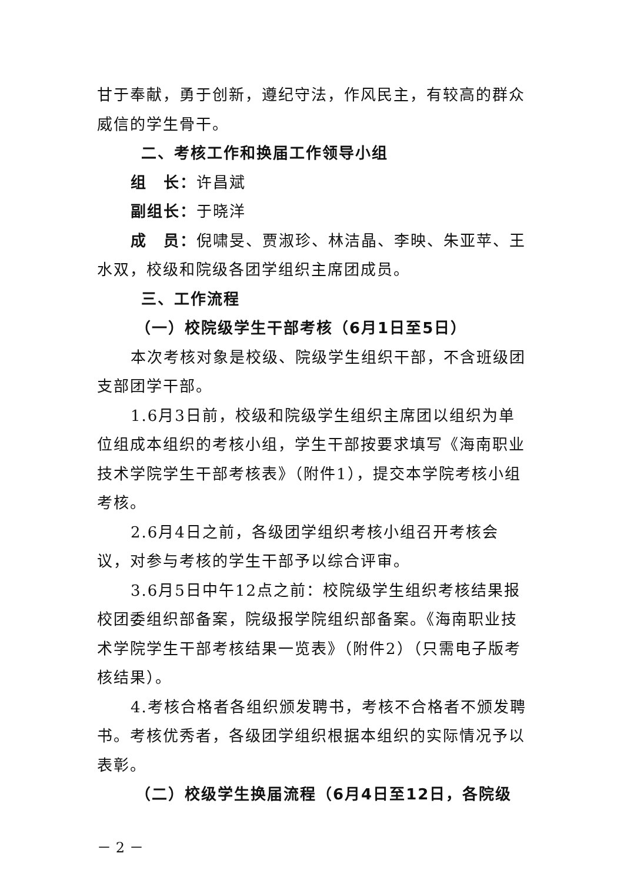甘于奉献，勇于创新，遵纪守法，作风民主，有较高的群众威信的学生骨干。
二、考核工作和换届工作领导小组
组　长：许昌斌
副组长：于晓洋
成　员：倪啸旻、贾淑珍、林洁晶、李映、朱亚苹、王水双，校级和院级各团学组织主席团成员。
三、工作流程
（一）校院级学生干部考核（6月1日至5日）
本次考核对象是校级、院级学生组织干部，不含班级团支部团学干部。
1.6月3日前，校级和院级学生组织主席团以组织为单位组成本组织的考核小组，学生干部按要求填写《海南职业技术学院学生干部考核表》（附件1），提交本学院考核小组考核。
2.6月4日之前，各级团学组织考核小组召开考核会议，对参与考核的学生干部予以综合评审。
3.6月5日中午12点之前：校院级学生组织考核结果报校团委组织部备案，院级报学院组织部备案。《海南职业技术学院学生干部考核结果一览表》（附件2）（只需电子版考核结果）。
4.考核合格者各组织颁发聘书，考核不合格者不颁发聘书。考核优秀者，各级团学组织根据本组织的实际情况予以表彰。
（二）校级学生换届流程（6月4日至12日，各院级
－ 2 －